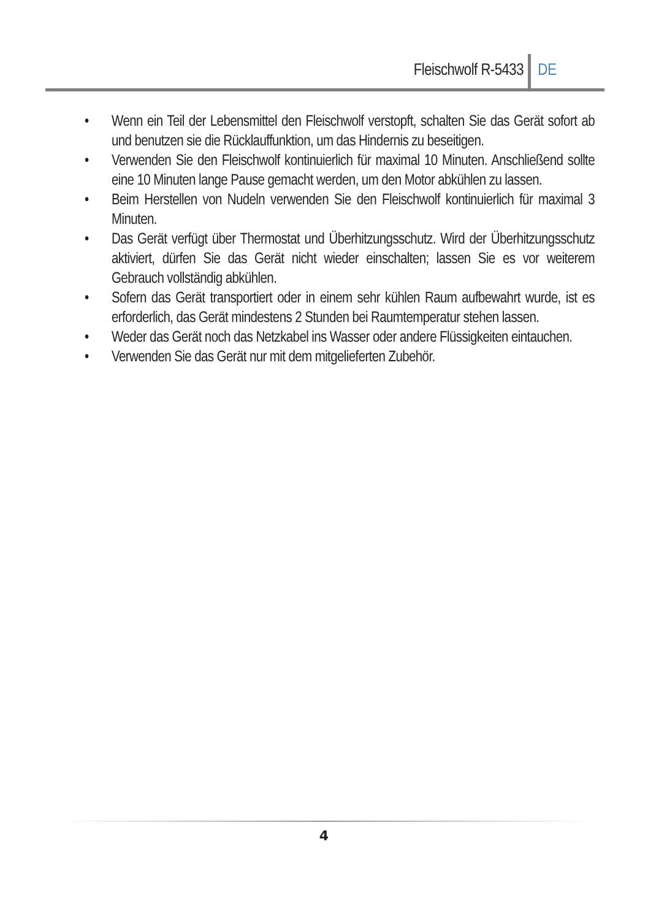Fleischwolf R-5433 DE
• Wenn ein Teil der Lebensmittel den Fleischwolf verstopft, schalten Sie das Gerät sofort ab und benutzen sie die Rücklauffunktion, um das Hindernis zu beseitigen.
• Verwenden Sie den Fleischwolf kontinuierlich für maximal 10 Minuten. Anschließend sollte eine 10 Minuten lange Pause gemacht werden, um den Motor abkühlen zu lassen.
• Beim Herstellen von Nudeln verwenden Sie den Fleischwolf kontinuierlich für maximal 3 Minuten.
• Das Gerät verfügt über Thermostat und Überhitzungsschutz. Wird der Überhitzungsschutz aktiviert, dürfen Sie das Gerät nicht wieder einschalten; lassen Sie es vor weiterem Gebrauch vollständig abkühlen.
• Sofern das Gerät transportiert oder in einem sehr kühlen Raum aufbewahrt wurde, ist es erforderlich, das Gerät mindestens 2 Stunden bei Raumtemperatur stehen lassen.
• Weder das Gerät noch das Netzkabel ins Wasser oder andere Flüssigkeiten eintauchen.
• Verwenden Sie das Gerät nur mit dem mitgelieferten Zubehör.
4